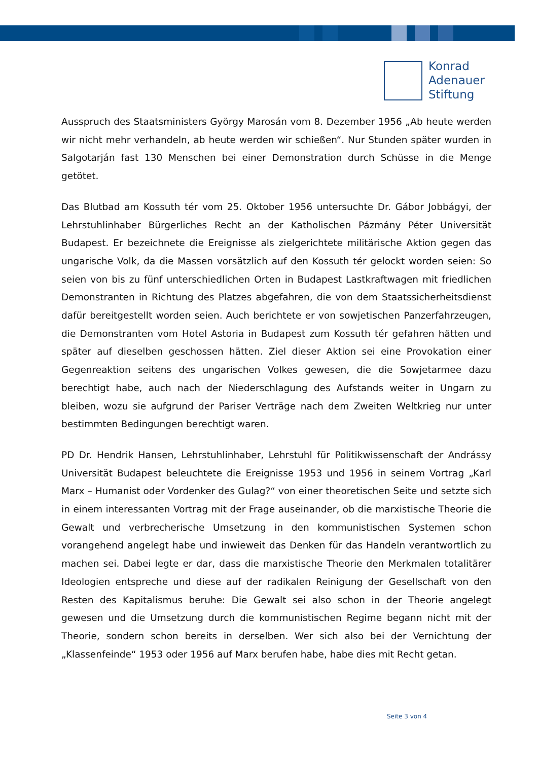Konrad
Adenauer
Stiftung
Ausspruch des Staatsministers György Marosán vom 8. Dezember 1956 „Ab heute werden wir nicht mehr verhandeln, ab heute werden wir schießen“. Nur Stunden später wurden in Salgotarján fast 130 Menschen bei einer Demonstration durch Schüsse in die Menge getötet.
Das Blutbad am Kossuth tér vom 25. Oktober 1956 untersuchte Dr. Gábor Jobbágyi, der Lehrstuhlinhaber Bürgerliches Recht an der Katholischen Pázmány Péter Universität Budapest. Er bezeichnete die Ereignisse als zielgerichtete militärische Aktion gegen das ungarische Volk, da die Massen vorsätzlich auf den Kossuth tér gelockt worden seien: So seien von bis zu fünf unterschiedlichen Orten in Budapest Lastkraftwagen mit friedlichen Demonstranten in Richtung des Platzes abgefahren, die von dem Staatssicherheitsdienst dafür bereitgestellt worden seien. Auch berichtete er von sowjetischen Panzerfahrzeugen, die Demonstranten vom Hotel Astoria in Budapest zum Kossuth tér gefahren hätten und später auf dieselben geschossen hätten. Ziel dieser Aktion sei eine Provokation einer Gegenreaktion seitens des ungarischen Volkes gewesen, die die Sowjetarmee dazu berechtigt habe, auch nach der Niederschlagung des Aufstands weiter in Ungarn zu bleiben, wozu sie aufgrund der Pariser Verträge nach dem Zweiten Weltkrieg nur unter bestimmten Bedingungen berechtigt waren.
PD Dr. Hendrik Hansen, Lehrstuhlinhaber, Lehrstuhl für Politikwissenschaft der Andrássy Universität Budapest beleuchtete die Ereignisse 1953 und 1956 in seinem Vortrag „Karl Marx – Humanist oder Vordenker des Gulag?“ von einer theoretischen Seite und setzte sich in einem interessanten Vortrag mit der Frage auseinander, ob die marxistische Theorie die Gewalt und verbrecherische Umsetzung in den kommunistischen Systemen schon vorangehend angelegt habe und inwieweit das Denken für das Handeln verantwortlich zu machen sei. Dabei legte er dar, dass die marxistische Theorie den Merkmalen totalitärer Ideologien entspreche und diese auf der radikalen Reinigung der Gesellschaft von den Resten des Kapitalismus beruhe: Die Gewalt sei also schon in der Theorie angelegt gewesen und die Umsetzung durch die kommunistischen Regime begann nicht mit der Theorie, sondern schon bereits in derselben. Wer sich also bei der Vernichtung der „Klassenfeinde“ 1953 oder 1956 auf Marx berufen habe, habe dies mit Recht getan.
Seite 3 von 4